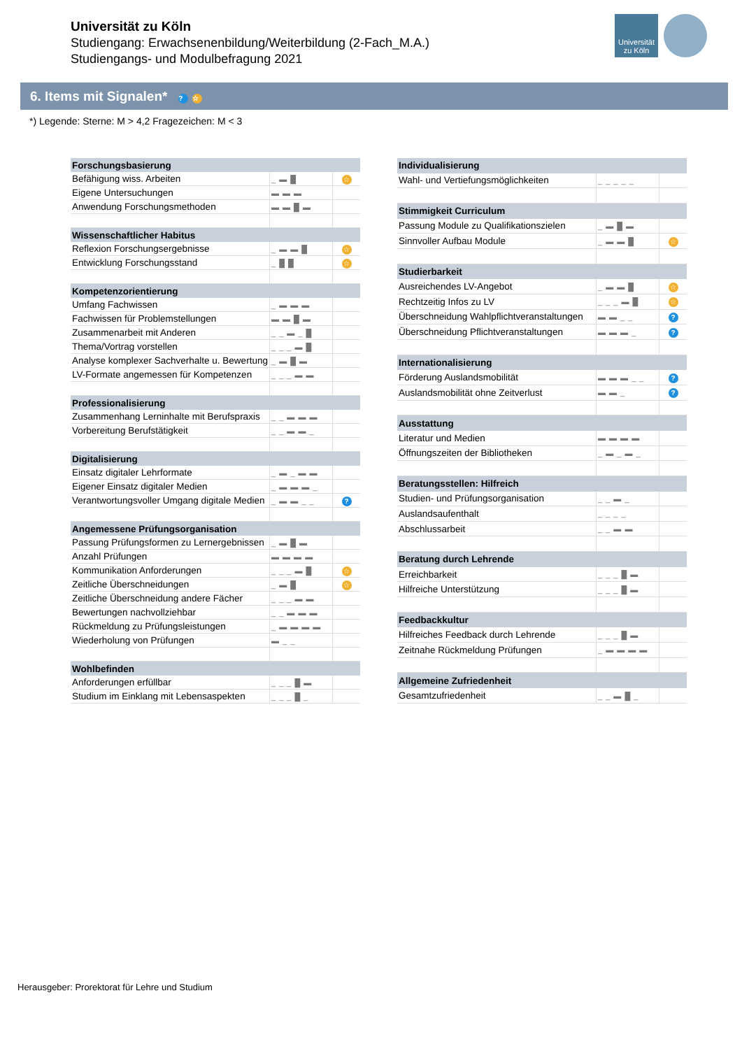Universität
zu Köln
Universität zu Köln
Studiengang: Erwachsenenbildung/Weiterbildung (2-Fach_M.A.)
Studiengangs- und Modulbefragung 2021
6. Items mit Signalen* ? ☆
*) Legende: Sterne: M > 4,2 Fragezeichen: M < 3
| Forschungsbasierung | | |
| --- | --- | --- |
| Befähigung wiss. Arbeiten | _ ▬ █ | ☆ |
| Eigene Untersuchungen | ▬ ▬ ▬ | |
| Anwendung Forschungsmethoden | ▬ ▬ █ ▬ | |
| Wissenschaftlicher Habitus | | |
| Reflexion Forschungsergebnisse | _ ▬ ▬ █ | ☆ |
| Entwicklung Forschungsstand | _ █ █ | ☆ |
| Kompetenzorientierung | | |
| Umfang Fachwissen | _ ▬ ▬ ▬ | |
| Fachwissen für Problemstellungen | ▬ ▬ █ ▬ | |
| Zusammenarbeit mit Anderen | _ _ ▬ _ █ | |
| Thema/Vortrag vorstellen | _ _ _ ▬ █ | |
| Analyse komplexer Sachverhalte u. Bewertung | _ ▬ █ ▬ | |
| LV-Formate angemessen für Kompetenzen | _ _ _ ▬ ▬ | |
| Professionalisierung | | |
| Zusammenhang Lerninhalte mit Berufspraxis | _ _ ▬ ▬ ▬ | |
| Vorbereitung Berufstätigkeit | _ _ ▬ ▬ _ | |
| Digitalisierung | | |
| Einsatz digitaler Lehrformate | _ ▬ _ ▬ ▬ | |
| Eigener Einsatz digitaler Medien | _ ▬ ▬ ▬ _ | |
| Verantwortungsvoller Umgang digitale Medien | _ ▬ ▬ _ _ | ? |
| Angemessene Prüfungsorganisation | | |
| Passung Prüfungsformen zu Lernergebnissen | _ ▬ █ ▬ | |
| Anzahl Prüfungen | ▬ ▬ ▬ ▬ | |
| Kommunikation Anforderungen | _ _ _ ▬ █ | ☆ |
| Zeitliche Überschneidungen | _ ▬ █ | ☆ |
| Zeitliche Überschneidung andere Fächer | _ _ _ ▬ ▬ | |
| Bewertungen nachvollziehbar | _ _ ▬ ▬ ▬ | |
| Rückmeldung zu Prüfungsleistungen | _ ▬ ▬ ▬ ▬ | |
| Wiederholung von Prüfungen | ▬ _ _ | |
| Wohlbefinden | | |
| Anforderungen erfüllbar | _ _ _ █ ▬ | |
| Studium im Einklang mit Lebensaspekten | _ _ _ █ _ | |
| Individualisierung | | |
| --- | --- | --- |
| Wahl- und Vertiefungsmöglichkeiten | _ _ _ _ _ | |
| Stimmigkeit Curriculum | | |
| Passung Module zu Qualifikationszielen | _ ▬ █ ▬ | |
| Sinnvoller Aufbau Module | _ ▬ ▬ █ | ☆ |
| Studierbarkeit | | |
| Ausreichendes LV-Angebot | _ ▬ ▬ █ | ☆ |
| Rechtzeitig Infos zu LV | _ _ _ ▬ █ | ☆ |
| Überschneidung Wahlpflichtveranstaltungen | ▬ ▬ _ _ | ? |
| Überschneidung Pflichtveranstaltungen | ▬ ▬ ▬ _ | ? |
| Internationalisierung | | |
| Förderung Auslandsmobilität | ▬ ▬ ▬ _ _ | ? |
| Auslandsmobilität ohne Zeitverlust | ▬ ▬ _ | ? |
| Ausstattung | | |
| Literatur und Medien | ▬ ▬ ▬ ▬ | |
| Öffnungszeiten der Bibliotheken | _ ▬ _ ▬ _ | |
| Beratungsstellen: Hilfreich | | |
| Studien- und Prüfungsorganisation | _ _ ▬ _ | |
| Auslandsaufenthalt | _ _ _ _ | |
| Abschlussarbeit | _ _ ▬ ▬ | |
| Beratung durch Lehrende | | |
| Erreichbarkeit | _ _ _ █ ▬ | |
| Hilfreiche Unterstützung | _ _ _ █ ▬ | |
| Feedbackkultur | | |
| Hilfreiches Feedback durch Lehrende | _ _ _ █ ▬ | |
| Zeitnahe Rückmeldung Prüfungen | _ ▬ ▬ ▬ ▬ | |
| Allgemeine Zufriedenheit | | |
| Gesamtzufriedenheit | _ _ ▬ █ _ | |
Herausgeber: Prorektorat für Lehre und Studium